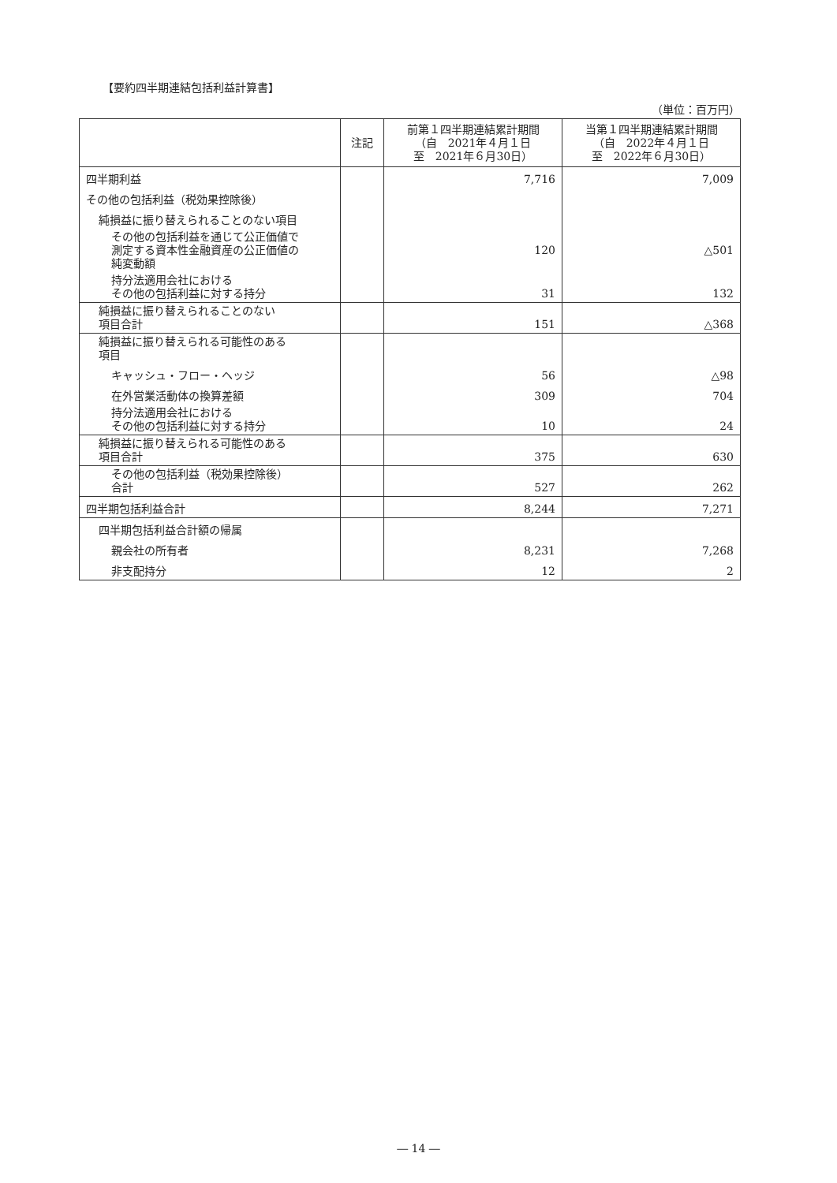【要約四半期連結包括利益計算書】
（単位：百万円）
| | 注記 | 前第１四半期連結累計期間 （自 2021年４月１日 至 2021年６月30日） | 当第１四半期連結累計期間 （自 2022年４月１日 至 2022年６月30日） |
| --- | --- | --- | --- |
| 四半期利益 | | 7,716 | 7,009 |
| その他の包括利益（税効果控除後） | | | |
| 純損益に振り替えられることのない項目 | | | |
| その他の包括利益を通じて公正価値で 測定する資本性金融資産の公正価値の 純変動額 | | 120 | △501 |
| 持分法適用会社における その他の包括利益に対する持分 | | 31 | 132 |
| 純損益に振り替えられることのない 項目合計 | | 151 | △368 |
| 純損益に振り替えられる可能性のある 項目 | | | |
| キャッシュ・フロー・ヘッジ | | 56 | △98 |
| 在外営業活動体の換算差額 | | 309 | 704 |
| 持分法適用会社における その他の包括利益に対する持分 | | 10 | 24 |
| 純損益に振り替えられる可能性のある 項目合計 | | 375 | 630 |
| その他の包括利益（税効果控除後） 合計 | | 527 | 262 |
| 四半期包括利益合計 | | 8,244 | 7,271 |
| 四半期包括利益合計額の帰属 | | | |
| 親会社の所有者 | | 8,231 | 7,268 |
| 非支配持分 | | 12 | 2 |
― 14 ―